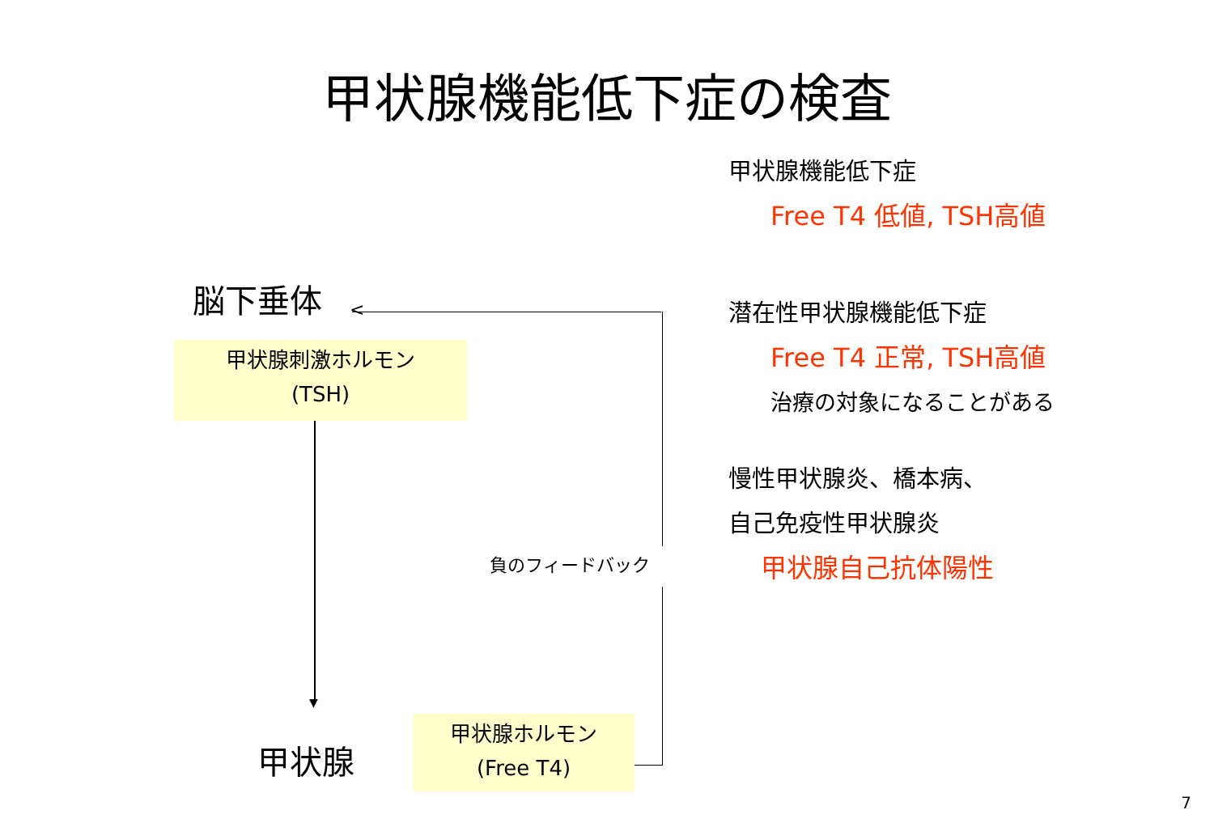甲状腺機能低下症の検査
脳下垂体
甲状腺刺激ホルモン
(TSH)
▼
甲状腺
甲状腺ホルモン
(Free T4)
<
負のフィードバック
甲状腺機能低下症
Free T4 低値, TSH高値
潜在性甲状腺機能低下症
Free T4 正常, TSH高値
治療の対象になることがある
慢性甲状腺炎、橋本病、
自己免疫性甲状腺炎
甲状腺自己抗体陽性
7